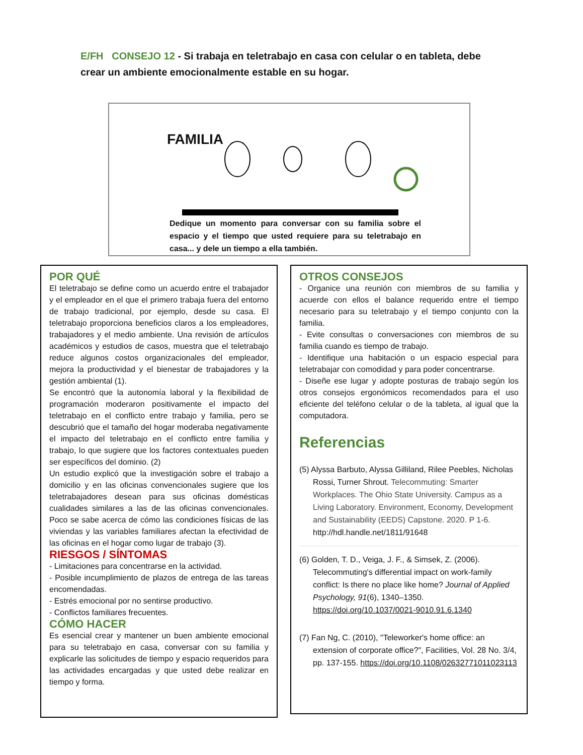E/FH CONSEJO 12 - Si trabaja en teletrabajo en casa con celular o en tableta, debe crear un ambiente emocionalmente estable en su hogar.
FAMILIA
Dedique un momento para conversar con su familia sobre el espacio y el tiempo que usted requiere para su teletrabajo en casa... y dele un tiempo a ella también.
POR QUÉ
El teletrabajo se define como un acuerdo entre el trabajador y el empleador en el que el primero trabaja fuera del entorno de trabajo tradicional, por ejemplo, desde su casa. El teletrabajo proporciona beneficios claros a los empleadores, trabajadores y el medio ambiente. Una revisión de artículos académicos y estudios de casos, muestra que el teletrabajo reduce algunos costos organizacionales del empleador, mejora la productividad y el bienestar de trabajadores y la gestión ambiental (1).
Se encontró que la autonomía laboral y la flexibilidad de programación moderaron positivamente el impacto del teletrabajo en el conflicto entre trabajo y familia, pero se descubrió que el tamaño del hogar moderaba negativamente el impacto del teletrabajo en el conflicto entre familia y trabajo, lo que sugiere que los factores contextuales pueden ser específicos del dominio. (2)
Un estudio explicó que la investigación sobre el trabajo a domicilio y en las oficinas convencionales sugiere que los teletrabajadores desean para sus oficinas domésticas cualidades similares a las de las oficinas convencionales. Poco se sabe acerca de cómo las condiciones físicas de las viviendas y las variables familiares afectan la efectividad de las oficinas en el hogar como lugar de trabajo (3).
RIESGOS / SÍNTOMAS
- Limitaciones para concentrarse en la actividad.
- Posible incumplimiento de plazos de entrega de las tareas encomendadas.
- Estrés emocional por no sentirse productivo.
- Conflictos familiares frecuentes.
CÓMO HACER
Es esencial crear y mantener un buen ambiente emocional para su teletrabajo en casa, conversar con su familia y explicarle las solicitudes de tiempo y espacio requeridos para las actividades encargadas y que usted debe realizar en tiempo y forma.
OTROS CONSEJOS
- Organice una reunión con miembros de su familia y acuerde con ellos el balance requerido entre el tiempo necesario para su teletrabajo y el tiempo conjunto con la familia.
- Evite consultas o conversaciones con miembros de su familia cuando es tiempo de trabajo.
- Identifique una habitación o un espacio especial para teletrabajar con comodidad y para poder concentrarse.
- Diseñe ese lugar y adopte posturas de trabajo según los otros consejos ergonómicos recomendados para el uso eficiente del teléfono celular o de la tableta, al igual que la computadora.
Referencias
(5) Alyssa Barbuto, Alyssa Gilliland, Rilee Peebles, Nicholas Rossi, Turner Shrout. Telecommuting: Smarter Workplaces. The Ohio State University. Campus as a Living Laboratory. Environment, Economy, Development and Sustainability (EEDS) Capstone. 2020. P 1-6. http://hdl.handle.net/1811/91648
(6) Golden, T. D., Veiga, J. F., & Simsek, Z. (2006). Telecommuting's differential impact on work-family conflict: Is there no place like home? Journal of Applied Psychology, 91(6), 1340–1350. https://doi.org/10.1037/0021-9010.91.6.1340
(7) Fan Ng, C. (2010), "Teleworker's home office: an extension of corporate office?", Facilities, Vol. 28 No. 3/4, pp. 137-155. https://doi.org/10.1108/02632771011023113